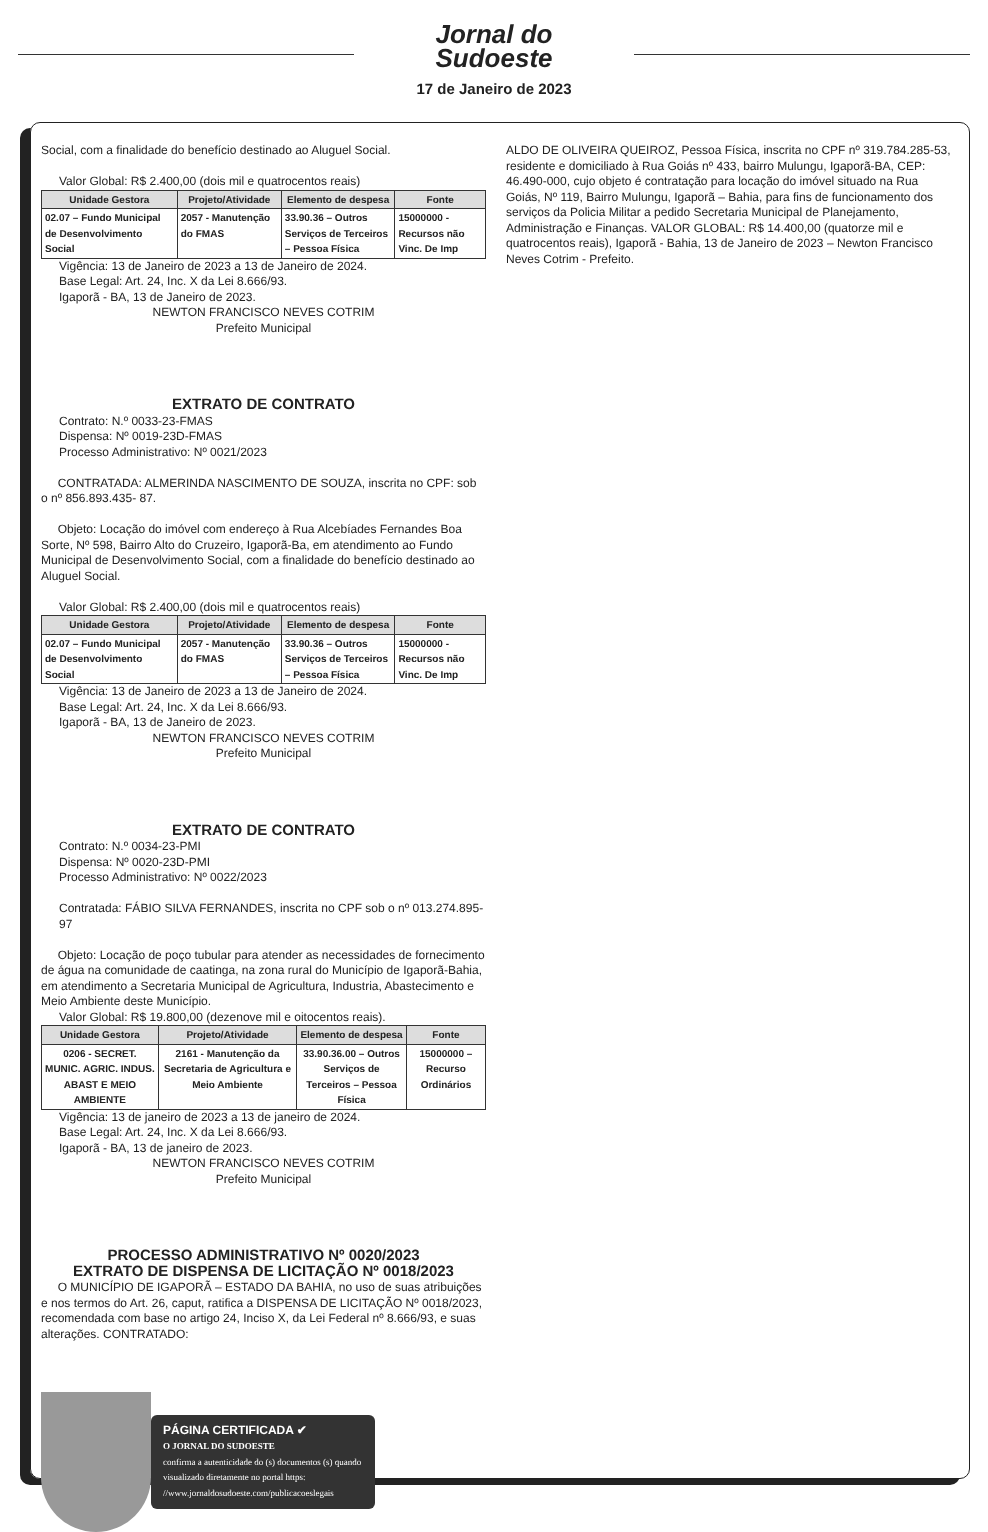Jornal do
Sudoeste
17 de Janeiro de 2023
Social, com a finalidade do benefício destinado ao Aluguel Social.
Valor Global: R$ 2.400,00 (dois mil e quatrocentos reais)
| Unidade Gestora | Projeto/Atividade | Elemento de despesa | Fonte |
| --- | --- | --- | --- |
| 02.07 – Fundo Municipal de Desenvolvimento Social | 2057 - Manutenção do FMAS | 33.90.36 – Outros Serviços de Terceiros – Pessoa Física | 15000000 - Recursos não Vinc. De Imp |
Vigência: 13 de Janeiro de 2023 a 13 de Janeiro de 2024.
Base Legal: Art. 24, Inc. X da Lei 8.666/93.
Igaporã - BA, 13 de Janeiro de 2023.
NEWTON FRANCISCO NEVES COTRIM
Prefeito Municipal
EXTRATO DE CONTRATO
Contrato: N.º 0033-23-FMAS
Dispensa: Nº 0019-23D-FMAS
Processo Administrativo: Nº 0021/2023
CONTRATADA: ALMERINDA NASCIMENTO DE SOUZA, inscrita no CPF: sob o nº 856.893.435- 87.
Objeto: Locação do imóvel com endereço à Rua Alcebíades Fernandes Boa Sorte, Nº 598, Bairro Alto do Cruzeiro, Igaporã-Ba, em atendimento ao Fundo Municipal de Desenvolvimento Social, com a finalidade do benefício destinado ao Aluguel Social.
Valor Global: R$ 2.400,00 (dois mil e quatrocentos reais)
| Unidade Gestora | Projeto/Atividade | Elemento de despesa | Fonte |
| --- | --- | --- | --- |
| 02.07 – Fundo Municipal de Desenvolvimento Social | 2057 - Manutenção do FMAS | 33.90.36 – Outros Serviços de Terceiros – Pessoa Física | 15000000 - Recursos não Vinc. De Imp |
Vigência: 13 de Janeiro de 2023 a 13 de Janeiro de 2024.
Base Legal: Art. 24, Inc. X da Lei 8.666/93.
Igaporã - BA, 13 de Janeiro de 2023.
NEWTON FRANCISCO NEVES COTRIM
Prefeito Municipal
EXTRATO DE CONTRATO
Contrato: N.º 0034-23-PMI
Dispensa: Nº 0020-23D-PMI
Processo Administrativo: Nº 0022/2023
Contratada: FÁBIO SILVA FERNANDES, inscrita no CPF sob o nº 013.274.895-97
Objeto: Locação de poço tubular para atender as necessidades de fornecimento de água na comunidade de caatinga, na zona rural do Município de Igaporã-Bahia, em atendimento a Secretaria Municipal de Agricultura, Industria, Abastecimento e Meio Ambiente deste Município.
Valor Global: R$ 19.800,00 (dezenove mil e oitocentos reais).
| Unidade Gestora | Projeto/Atividade | Elemento de despesa | Fonte |
| --- | --- | --- | --- |
| 0206 - SECRET. MUNIC. AGRIC. INDUS. ABAST E MEIO AMBIENTE | 2161 - Manutenção da Secretaria de Agricultura e Meio Ambiente | 33.90.36.00 – Outros Serviços de Terceiros – Pessoa Física | 15000000 – Recurso Ordinários |
Vigência: 13 de janeiro de 2023 a 13 de janeiro de 2024.
Base Legal: Art. 24, Inc. X da Lei 8.666/93.
Igaporã - BA, 13 de janeiro de 2023.
NEWTON FRANCISCO NEVES COTRIM
Prefeito Municipal
PROCESSO ADMINISTRATIVO Nº 0020/2023
EXTRATO DE DISPENSA DE LICITAÇÃO Nº 0018/2023
O MUNICÍPIO DE IGAPORÃ – ESTADO DA BAHIA, no uso de suas atribuições e nos termos do Art. 26, caput, ratifica a DISPENSA DE LICITAÇÃO Nº 0018/2023, recomendada com base no artigo 24, Inciso X, da Lei Federal nº 8.666/93, e suas alterações. CONTRATADO:
PÁGINA CERTIFICADA ✔
O JORNAL DO SUDOESTE
confirma a autenticidade do (s) documentos (s) quando visualizado diretamente no portal https: //www.jornaldosudoeste.com/publicacoeslegais
ALDO DE OLIVEIRA QUEIROZ, Pessoa Física, inscrita no CPF nº 319.784.285-53, residente e domiciliado à Rua Goiás nº 433, bairro Mulungu, Igaporã-BA, CEP: 46.490-000, cujo objeto é contratação para locação do imóvel situado na Rua Goiás, Nº 119, Bairro Mulungu, Igaporã – Bahia, para fins de funcionamento dos serviços da Policia Militar a pedido Secretaria Municipal de Planejamento, Administração e Finanças. VALOR GLOBAL: R$ 14.400,00 (quatorze mil e quatrocentos reais), Igaporã - Bahia, 13 de Janeiro de 2023 – Newton Francisco Neves Cotrim - Prefeito.